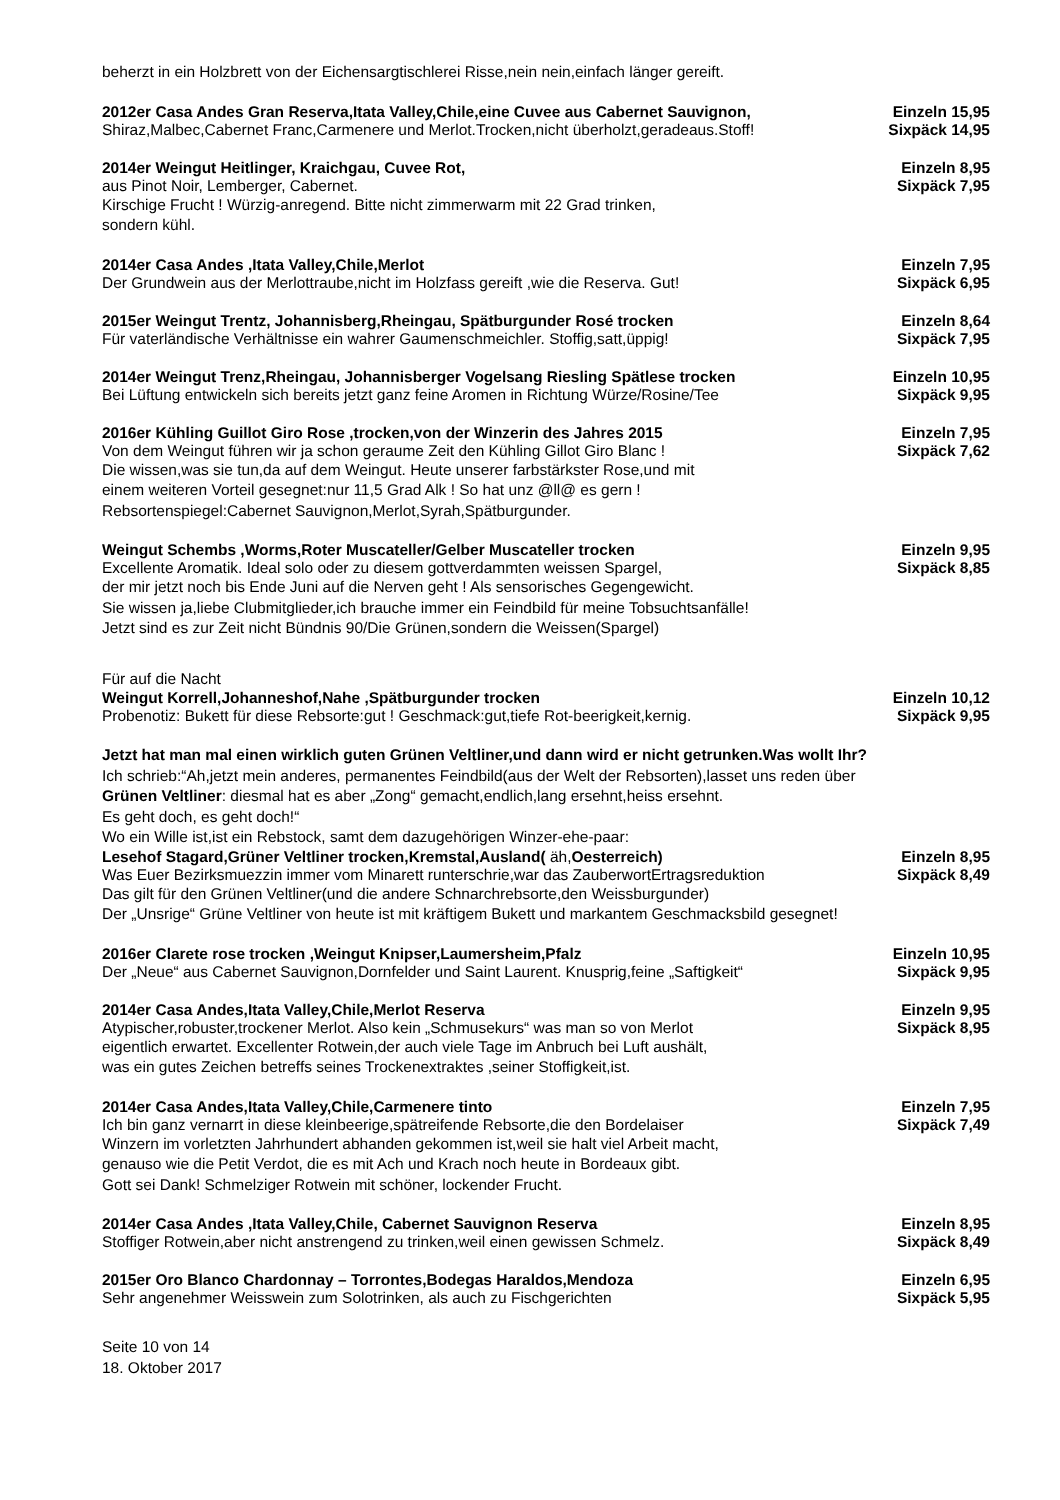beherzt in ein Holzbrett von der Eichensargtischlerei Risse,nein nein,einfach länger gereift.
2012er Casa Andes Gran Reserva,Itata Valley,Chile,eine Cuvee aus Cabernet Sauvignon, Einzeln 15,95
Shiraz,Malbec,Cabernet Franc,Carmenere und Merlot.Trocken,nicht überholzt,geradeaus.Stoff! Sixpäck 14,95
2014er Weingut Heitlinger, Kraichgau, Cuvee Rot, Einzeln 8,95
aus Pinot Noir, Lemberger, Cabernet. Sixpäck 7,95
Kirschige Frucht ! Würzig-anregend. Bitte nicht zimmerwarm mit 22 Grad trinken,
sondern kühl.
2014er Casa Andes ,Itata Valley,Chile,Merlot Einzeln 7,95
Der Grundwein aus der Merlottraube,nicht im Holzfass gereift ,wie die Reserva. Gut! Sixpäck 6,95
2015er Weingut Trentz, Johannisberg,Rheingau, Spätburgunder Rosé trocken Einzeln 8,64
Für vaterländische Verhältnisse ein wahrer Gaumenschmeichler. Stoffig,satt,üppig! Sixpäck 7,95
2014er Weingut Trenz,Rheingau, Johannisberger Vogelsang Riesling Spätlese trocken Einzeln 10,95
Bei Lüftung entwickeln sich bereits jetzt ganz feine Aromen in Richtung Würze/Rosine/Tee Sixpäck 9,95
2016er Kühling Guillot Giro Rose ,trocken,von der Winzerin des Jahres 2015 Einzeln 7,95
Von dem Weingut führen wir ja schon geraume Zeit den Kühling Gillot Giro Blanc ! Sixpäck 7,62
Die wissen,was sie tun,da auf dem Weingut. Heute unserer farbstärkster Rose,und mit
einem weiteren Vorteil gesegnet:nur 11,5 Grad Alk ! So hat unz @ll@ es gern !
Rebsortenspiegel:Cabernet Sauvignon,Merlot,Syrah,Spätburgunder.
Weingut Schembs ,Worms,Roter Muscateller/Gelber Muscateller trocken Einzeln 9,95
Excellente Aromatik. Ideal solo oder zu diesem gottverdammten weissen Spargel, Sixpäck 8,85
der mir jetzt noch bis Ende Juni auf die Nerven geht ! Als sensorisches Gegengewicht.
Sie wissen ja,liebe Clubmitglieder,ich brauche immer ein Feindbild für meine Tobsuchtsanfälle!
Jetzt sind es zur Zeit nicht Bündnis 90/Die Grünen,sondern die Weissen(Spargel)
Für auf die Nacht
Weingut Korrell,Johanneshof,Nahe ,Spätburgunder trocken Einzeln 10,12
Probenotiz: Bukett für diese Rebsorte:gut ! Geschmack:gut,tiefe Rot-beerigkeit,kernig. Sixpäck 9,95
Jetzt hat man mal einen wirklich guten Grünen Veltliner,und dann wird er nicht getrunken.Was wollt Ihr?
Ich schrieb:“Ah,jetzt mein anderes, permanentes Feindbild(aus der Welt der Rebsorten),lasset uns reden über
Grünen Veltliner: diesmal hat es aber „Zong“ gemacht,endlich,lang ersehnt,heiss ersehnt.
Es geht doch, es geht doch!“
Wo ein Wille ist,ist ein Rebstock, samt dem dazugehörigen Winzer-ehe-paar:
Lesehof Stagard,Grüner Veltliner trocken,Kremstal,Ausland( äh,Oesterreich) Einzeln 8,95
Was Euer Bezirksmuezzin immer vom Minarett runterschrie,war das ZauberwortErtragsreduktion Sixpäck 8,49
Das gilt für den Grünen Veltliner(und die andere Schnarchrebsorte,den Weissburgunder)
Der „Unsrige“ Grüne Veltliner von heute ist mit kräftigem Bukett und markantem Geschmacksbild gesegnet!
2016er Clarete rose trocken ,Weingut Knipser,Laumersheim,Pfalz Einzeln 10,95
Der „Neue“ aus Cabernet Sauvignon,Dornfelder und Saint Laurent. Knusprig,feine „Saftigkeit“Sixpäck 9,95
2014er Casa Andes,Itata Valley,Chile,Merlot Reserva Einzeln 9,95
Atypischer,robuster,trockener Merlot. Also kein „Schmusekurs“ was man so von Merlot Sixpäck 8,95
eigentlich erwartet. Excellenter Rotwein,der auch viele Tage im Anbruch bei Luft aushält,
was ein gutes Zeichen betreffs seines Trockenextraktes ,seiner Stoffigkeit,ist.
2014er Casa Andes,Itata Valley,Chile,Carmenere tinto Einzeln 7,95
Ich bin ganz vernarrt in diese kleinbeerige,spätreifende Rebsorte,die den Bordelaiser Sixpäck 7,49
Winzern im vorletzten Jahrhundert abhanden gekommen ist,weil sie halt viel Arbeit macht,
genauso wie die Petit Verdot, die es mit Ach und Krach noch heute in Bordeaux gibt.
Gott sei Dank! Schmelziger Rotwein mit schöner, lockender Frucht.
2014er Casa Andes ,Itata Valley,Chile, Cabernet Sauvignon Reserva Einzeln 8,95
Stoffiger Rotwein,aber nicht anstrengend zu trinken,weil einen gewissen Schmelz. Sixpäck 8,49
2015er Oro Blanco Chardonnay – Torrontes,Bodegas Haraldos,Mendoza Einzeln 6,95
Sehr angenehmer Weisswein zum Solotrinken, als auch zu Fischgerichten Sixpäck 5,95
Seite 10 von 14
18. Oktober 2017